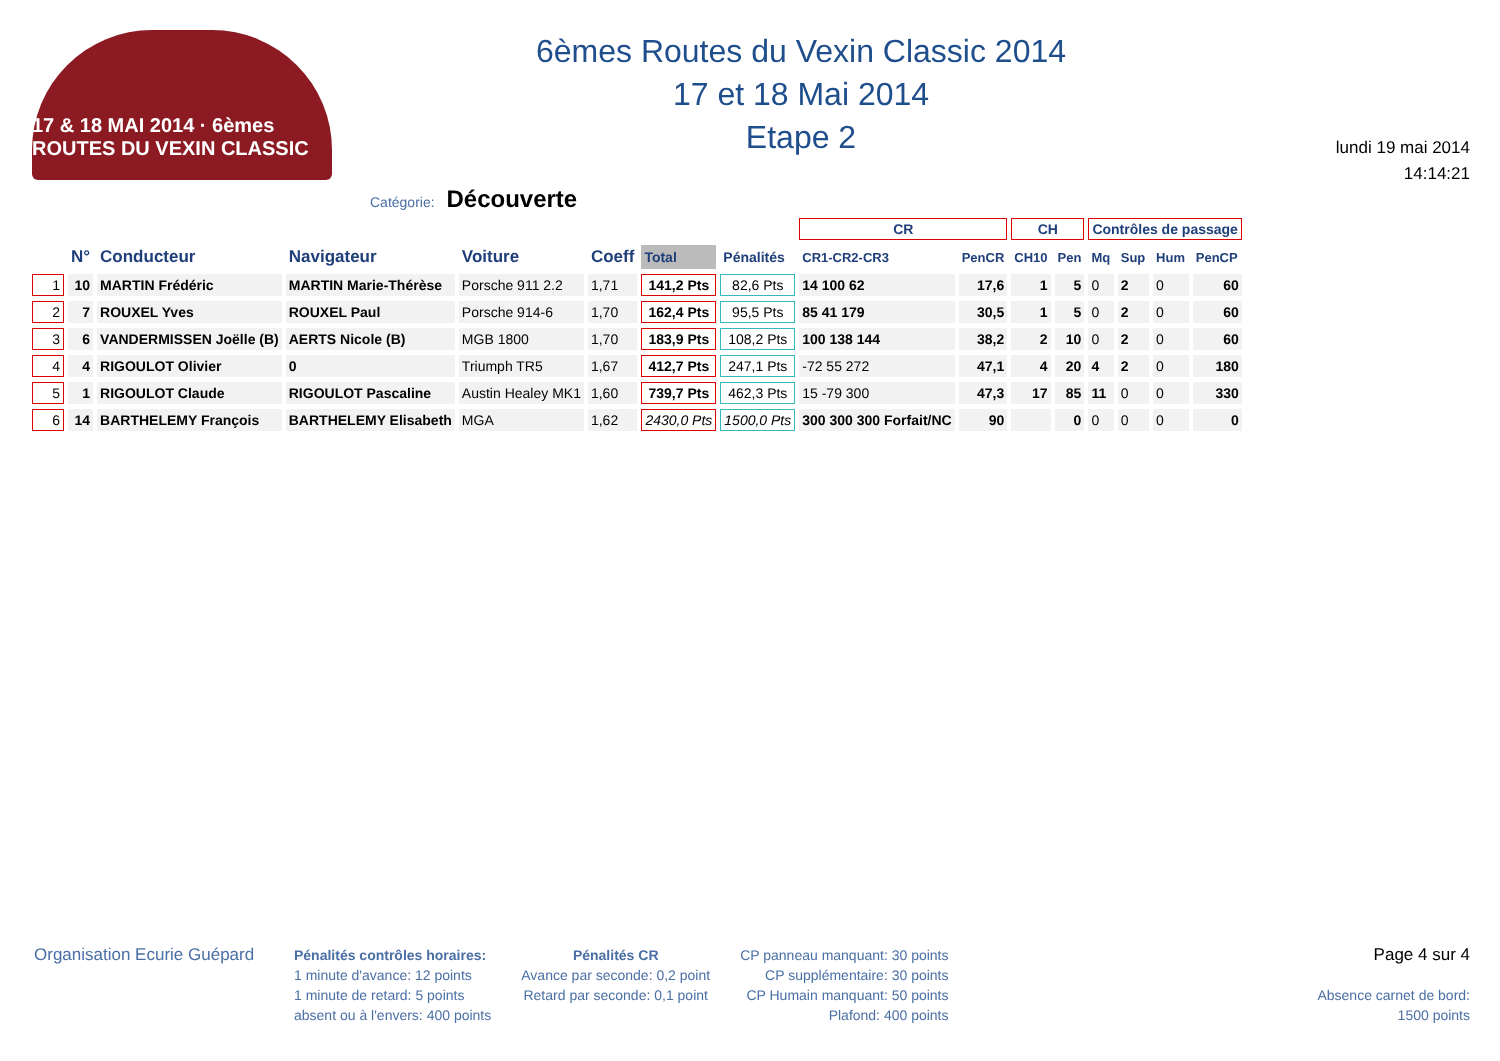17 & 18 MAI 2014 · 6èmes ROUTES DU VEXIN CLASSIC
6èmes Routes du Vexin Classic 2014
17 et 18 Mai 2014
Etape 2
lundi 19 mai 2014
14:14:21
Catégorie: Découverte
| | | | | | | | | CR | | CH | | Contrôles de passage | | | |
| --- | --- | --- | --- | --- | --- | --- | --- | --- | --- | --- | --- | --- | --- | --- | --- |
| | N° | Conducteur | Navigateur | Voiture | Coeff | Total | Pénalités | CR1-CR2-CR3 | PenCR | CH10 | Pen | Mq | Sup | Hum | PenCP |
| 1 | 10 | MARTIN Frédéric | MARTIN Marie-Thérèse | Porsche 911 2.2 | 1,71 | 141,2 Pts | 82,6 Pts | 14 100 62 | 17,6 | 1 | 5 | 0 | 2 | 0 | 60 |
| 2 | 7 | ROUXEL Yves | ROUXEL Paul | Porsche 914-6 | 1,70 | 162,4 Pts | 95,5 Pts | 85 41 179 | 30,5 | 1 | 5 | 0 | 2 | 0 | 60 |
| 3 | 6 | VANDERMISSEN Joëlle (B) | AERTS Nicole (B) | MGB 1800 | 1,70 | 183,9 Pts | 108,2 Pts | 100 138 144 | 38,2 | 2 | 10 | 0 | 2 | 0 | 60 |
| 4 | 4 | RIGOULOT Olivier | 0 | Triumph TR5 | 1,67 | 412,7 Pts | 247,1 Pts | -72 55 272 | 47,1 | 4 | 20 | 4 | 2 | 0 | 180 |
| 5 | 1 | RIGOULOT Claude | RIGOULOT Pascaline | Austin Healey MK1 | 1,60 | 739,7 Pts | 462,3 Pts | 15 -79 300 | 47,3 | 17 | 85 | 11 | 0 | 0 | 330 |
| 6 | 14 | BARTHELEMY François | BARTHELEMY Elisabeth | MGA | 1,62 | 2430,0 Pts | 1500,0 Pts | 300 300 300 Forfait/NC | 90 | | 0 | 0 | 0 | 0 | 0 |
Organisation Ecurie Guépard
Pénalités contrôles horaires:
1 minute d'avance: 12 points
1 minute de retard: 5 points
absent ou à l'envers: 400 points
Pénalités CR
Avance par seconde: 0,2 point
Retard par seconde: 0,1 point
CP panneau manquant: 30 points
CP supplémentaire: 30 points
CP Humain manquant: 50 points
Plafond: 400 points
Page 4 sur 4
Absence carnet de bord:
1500 points